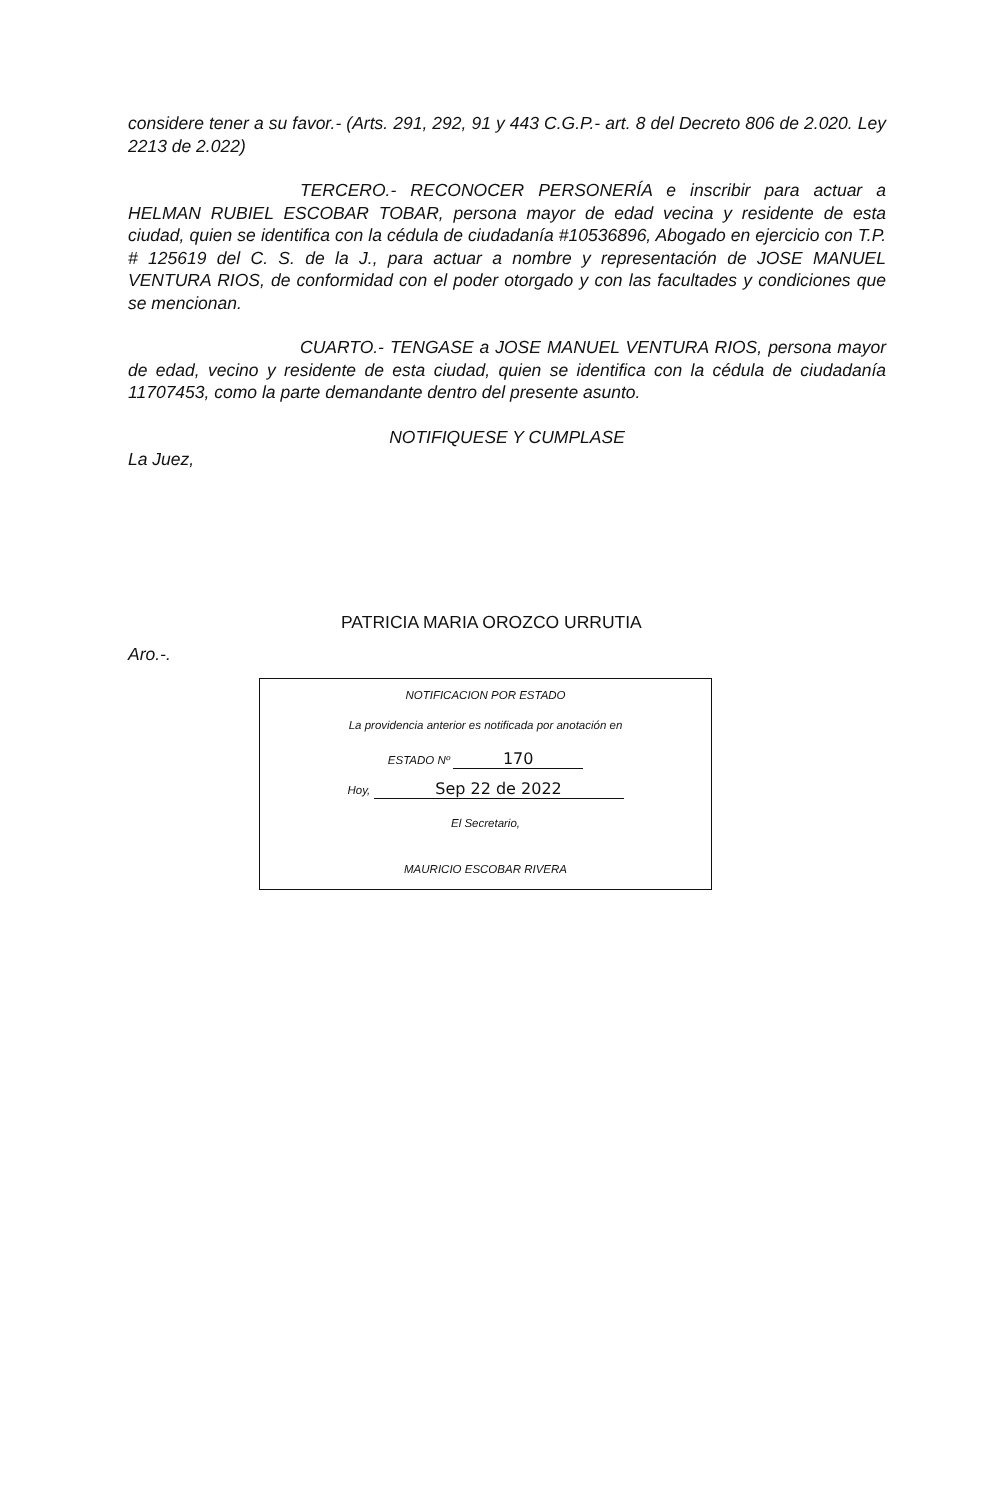considere tener a su favor.- (Arts. 291, 292, 91 y 443 C.G.P.- art. 8 del Decreto 806 de 2.020. Ley 2213 de 2.022)
TERCERO.- RECONOCER PERSONERÍA e inscribir para actuar a HELMAN RUBIEL ESCOBAR TOBAR, persona mayor de edad vecina y residente de esta ciudad, quien se identifica con la cédula de ciudadanía #10536896, Abogado en ejercicio con T.P. # 125619 del C. S. de la J., para actuar a nombre y representación de JOSE MANUEL VENTURA RIOS, de conformidad con el poder otorgado y con las facultades y condiciones que se mencionan.
CUARTO.- TENGASE a JOSE MANUEL VENTURA RIOS, persona mayor de edad, vecino y residente de esta ciudad, quien se identifica con la cédula de ciudadanía 11707453, como la parte demandante dentro del presente asunto.
NOTIFIQUESE Y CUMPLASE
La Juez,
PATRICIA MARIA OROZCO URRUTIA
Aro.-.
NOTIFICACION POR ESTADO
La providencia anterior es notificada por anotación en
ESTADO Nº 170
Hoy, Sep 22 de 2022
El Secretario,
MAURICIO ESCOBAR RIVERA